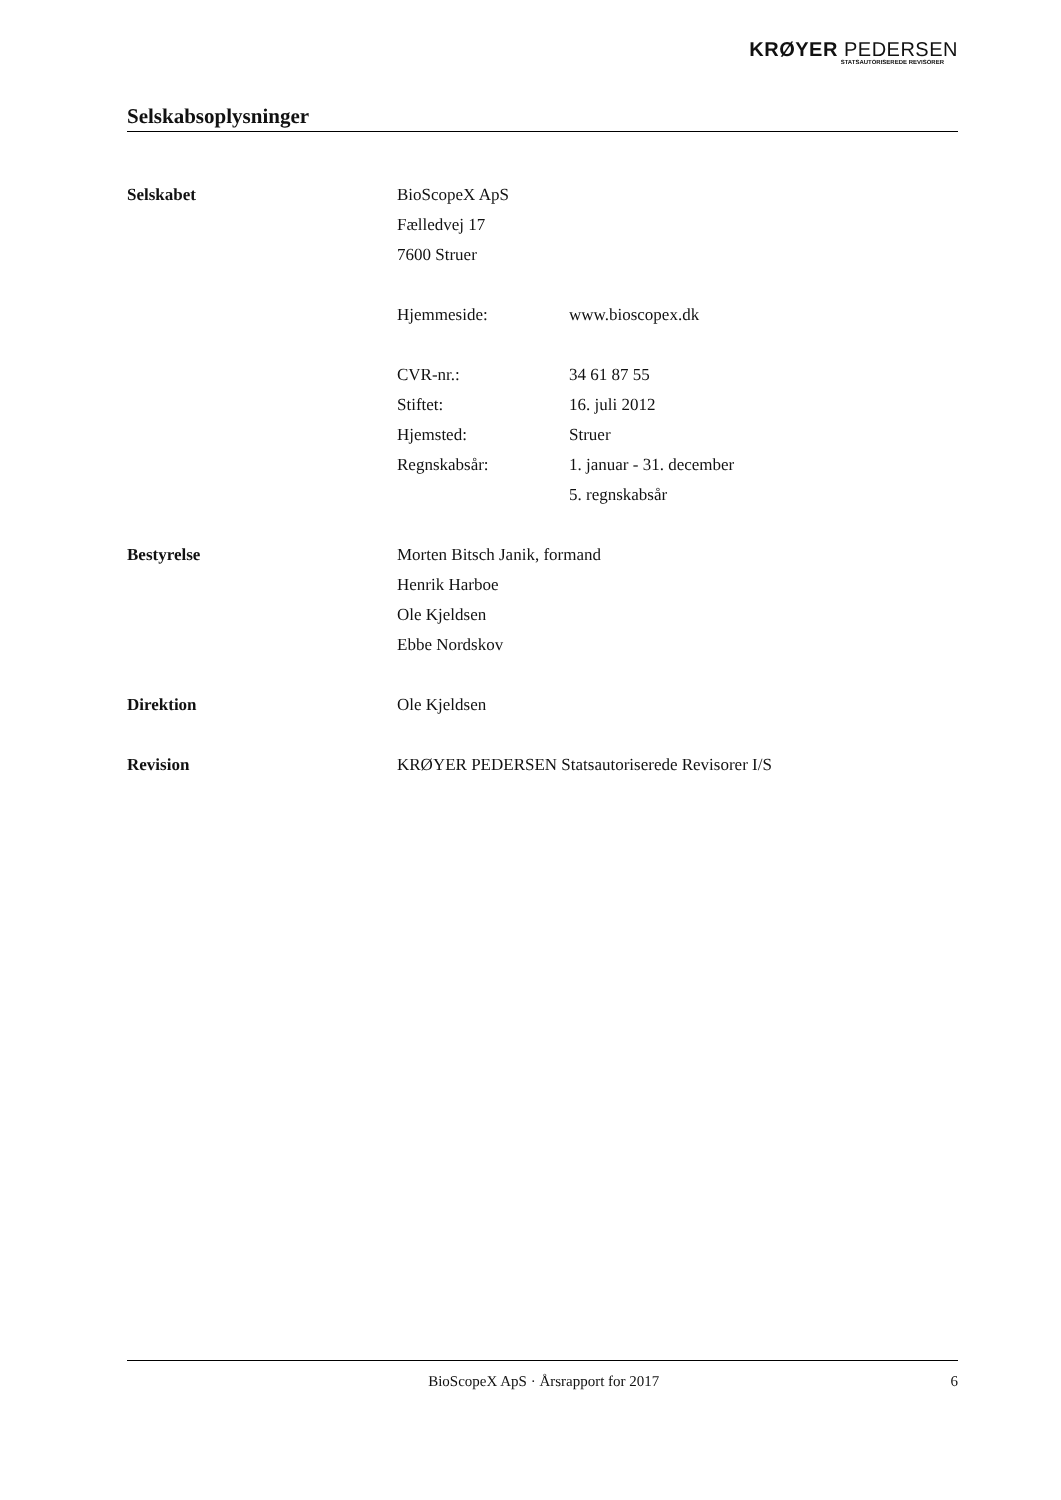KRØYER PEDERSEN
STATSAUTORISEREDE REVISORER
Selskabsoplysninger
| Selskabet | BioScopeX ApS | |
| | Fælledvej 17 | |
| | 7600 Struer | |
| | Hjemmeside: | www.bioscopex.dk |
| | CVR-nr.: | 34 61 87 55 |
| | Stiftet: | 16. juli 2012 |
| | Hjemsted: | Struer |
| | Regnskabsår: | 1. januar - 31. december |
| | | 5. regnskabsår |
| Bestyrelse | Morten Bitsch Janik, formand | |
| | Henrik Harboe | |
| | Ole Kjeldsen | |
| | Ebbe Nordskov | |
| Direktion | Ole Kjeldsen | |
| Revision | KRØYER PEDERSEN Statsautoriserede Revisorer I/S | |
BioScopeX ApS · Årsrapport for 2017 6